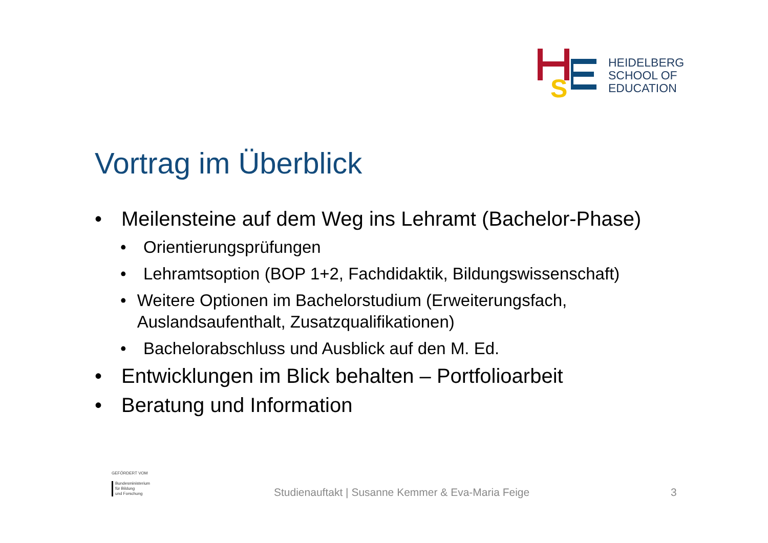S
HEIDELBERG
SCHOOL OF
EDUCATION
Vortrag im Überblick
• Meilensteine auf dem Weg ins Lehramt (Bachelor-Phase)
• Orientierungsprüfungen
• Lehramtsoption (BOP 1+2, Fachdidaktik, Bildungswissenschaft)
• Weitere Optionen im Bachelorstudium (Erweiterungsfach, Auslandsaufenthalt, Zusatzqualifikationen)
• Bachelorabschluss und Ausblick auf den M. Ed.
• Entwicklungen im Blick behalten – Portfolioarbeit
• Beratung und Information
GEFÖRDERT VOM
Bundesministerium
für Bildung
und Forschung
Studienauftakt | Susanne Kemmer & Eva-Maria Feige
3